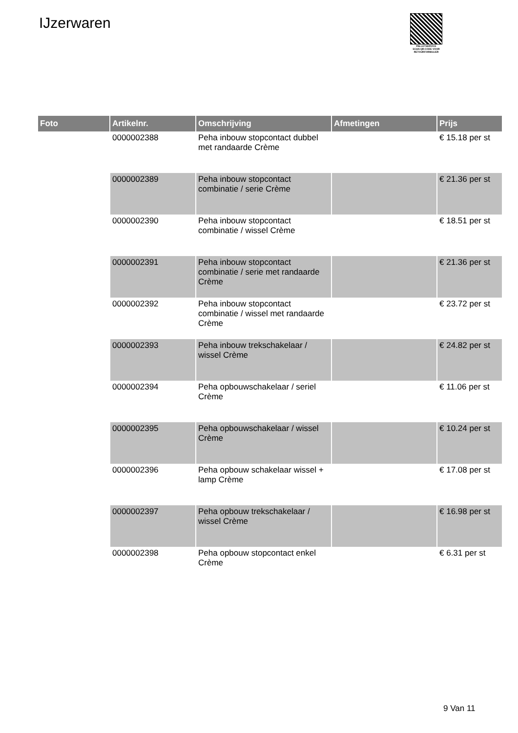IJzerwaren
PALLETSERVICE
SCAN QR-CODE VOOR RETOURFORMULIER
| Foto | Artikelnr. | Omschrijving | Afmetingen | Prijs |
| --- | --- | --- | --- | --- |
| | 0000002388 | Peha inbouw stopcontact dubbel met randaarde Crème | | € 15.18 per st |
| | 0000002389 | Peha inbouw stopcontact combinatie / serie Crème | | € 21.36 per st |
| | 0000002390 | Peha inbouw stopcontact combinatie / wissel Crème | | € 18.51 per st |
| | 0000002391 | Peha inbouw stopcontact combinatie / serie met randaarde Crème | | € 21.36 per st |
| | 0000002392 | Peha inbouw stopcontact combinatie / wissel met randaarde Crème | | € 23.72 per st |
| | 0000002393 | Peha inbouw trekschakelaar / wissel Crème | | € 24.82 per st |
| | 0000002394 | Peha opbouwschakelaar / seriel Crème | | € 11.06 per st |
| | 0000002395 | Peha opbouwschakelaar / wissel Crème | | € 10.24 per st |
| | 0000002396 | Peha opbouw schakelaar wissel + lamp Crème | | € 17.08 per st |
| | 0000002397 | Peha opbouw trekschakelaar / wissel Crème | | € 16.98 per st |
| | 0000002398 | Peha opbouw stopcontact enkel Crème | | € 6.31 per st |
9 Van 11